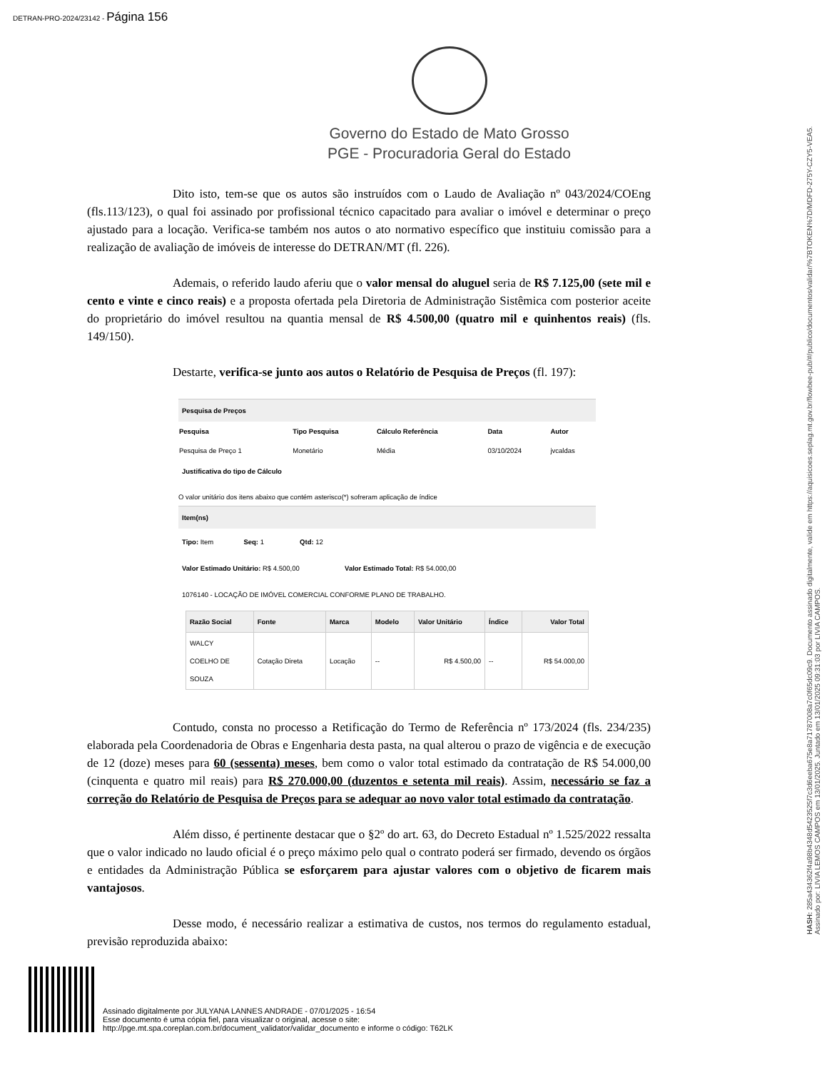DETRAN-PRO-2024/23142 - Página 156
Governo do Estado de Mato Grosso
PGE - Procuradoria Geral do Estado
Dito isto, tem-se que os autos são instruídos com o Laudo de Avaliação nº 043/2024/COEng (fls.113/123), o qual foi assinado por profissional técnico capacitado para avaliar o imóvel e determinar o preço ajustado para a locação. Verifica-se também nos autos o ato normativo específico que instituiu comissão para a realização de avaliação de imóveis de interesse do DETRAN/MT (fl. 226).
Ademais, o referido laudo aferiu que o valor mensal do aluguel seria de R$ 7.125,00 (sete mil e cento e vinte e cinco reais) e a proposta ofertada pela Diretoria de Administração Sistêmica com posterior aceite do proprietário do imóvel resultou na quantia mensal de R$ 4.500,00 (quatro mil e quinhentos reais) (fls. 149/150).
Destarte, verifica-se junto aos autos o Relatório de Pesquisa de Preços (fl. 197):
Pesquisa de Preços
| Pesquisa | Tipo Pesquisa | Cálculo Referência | Data | Autor |
| --- | --- | --- | --- | --- |
| Pesquisa de Preço 1 | Monetário | Média | 03/10/2024 | jvcaldas |
Justificativa do tipo de Cálculo
O valor unitário dos itens abaixo que contém asterisco(*) sofreram aplicação de índice
Item(ns)
Tipo: Item Seq: 1 Qtd: 12
Valor Estimado Unitário: R$ 4.500,00 Valor Estimado Total: R$ 54.000,00
1076140 - LOCAÇÃO DE IMÓVEL COMERCIAL CONFORME PLANO DE TRABALHO.
| Razão Social | Fonte | Marca | Modelo | Valor Unitário | Índice | Valor Total |
| --- | --- | --- | --- | --- | --- | --- |
| WALCY COELHO DE SOUZA | Cotação Direta | Locação | -- | R$ 4.500,00 | -- | R$ 54.000,00 |
Contudo, consta no processo a Retificação do Termo de Referência nº 173/2024 (fls. 234/235) elaborada pela Coordenadoria de Obras e Engenharia desta pasta, na qual alterou o prazo de vigência e de execução de 12 (doze) meses para 60 (sessenta) meses, bem como o valor total estimado da contratação de R$ 54.000,00 (cinquenta e quatro mil reais) para R$ 270.000,00 (duzentos e setenta mil reais). Assim, necessário se faz a correção do Relatório de Pesquisa de Preços para se adequar ao novo valor total estimado da contratação.
Além disso, é pertinente destacar que o §2º do art. 63, do Decreto Estadual nº 1.525/2022 ressalta que o valor indicado no laudo oficial é o preço máximo pelo qual o contrato poderá ser firmado, devendo os órgãos e entidades da Administração Pública se esforçarem para ajustar valores com o objetivo de ficarem mais vantajosos.
Desse modo, é necessário realizar a estimativa de custos, nos termos do regulamento estadual, previsão reproduzida abaixo:
HASH: 285a434362f4a98b4348d5423525f7c3d6eeba675e8a71787008a7c0f65dc09c9. Documento assinado digitalmente, valide em https://aquisicoes.seplag.mt.gov.br/flowbee-pub/#/publico/documentos/validar/%7BTOKEN%7D/MDFD-275Y-CZY5-VEA5.
Assinado por: LIVIA LEMOS CAMPOS em 13/01/2025. Juntado em 13/01/2025 09:31:03 por LIVIA CAMPOS.
Assinado digitalmente por JULYANA LANNES ANDRADE - 07/01/2025 - 16:54
Esse documento é uma cópia fiel, para visualizar o original, acesse o site:
http://pge.mt.spa.coreplan.com.br/document_validator/validar_documento e informe o código: T62LK